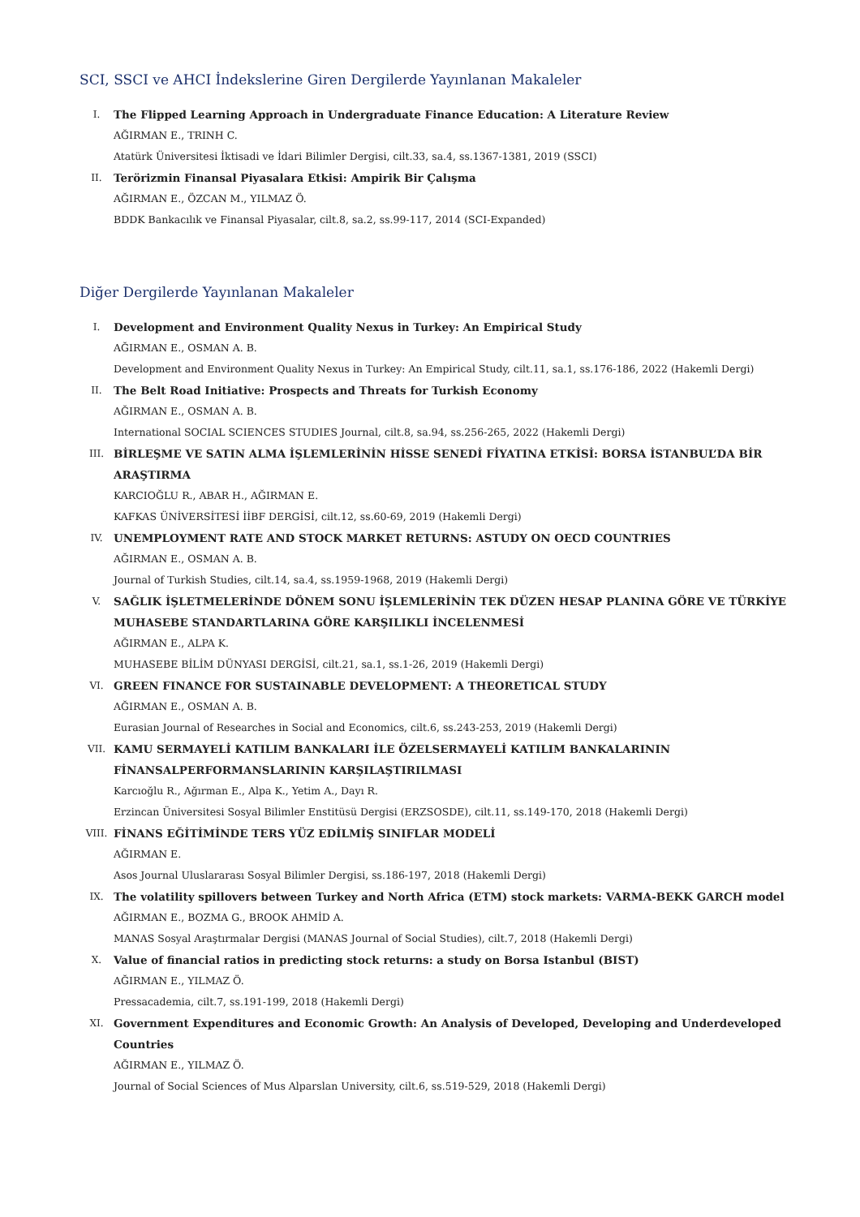SCI, SSCI ve AHCI İndekslerine Giren Dergilerde Yayınlanan Makaleler
I. The Flipped Learning Approach in Undergraduate Finance Education: A Literature Review
AĞIRMAN E., TRINH C.
Atatürk Üniversitesi İktisadi ve İdari Bilimler Dergisi, cilt.33, sa.4, ss.1367-1381, 2019 (SSCI)
II. Terörizmin Finansal Piyasalara Etkisi: Ampirik Bir Çalışma
AĞIRMAN E., ÖZCAN M., YILMAZ Ö.
BDDK Bankacılık ve Finansal Piyasalar, cilt.8, sa.2, ss.99-117, 2014 (SCI-Expanded)
Diğer Dergilerde Yayınlanan Makaleler
I. Development and Environment Quality Nexus in Turkey: An Empirical Study
AĞIRMAN E., OSMAN A. B.
Development and Environment Quality Nexus in Turkey: An Empirical Study, cilt.11, sa.1, ss.176-186, 2022 (Hakemli Dergi)
II. The Belt Road Initiative: Prospects and Threats for Turkish Economy
AĞIRMAN E., OSMAN A. B.
International SOCIAL SCIENCES STUDIES Journal, cilt.8, sa.94, ss.256-265, 2022 (Hakemli Dergi)
III. BİRLEŞME VE SATIN ALMA İŞLEMLERİNİN HİSSE SENEDİ FİYATINA ETKİSİ: BORSA İSTANBUL’DA BİR ARAŞTIRMA
KARCIOĞLU R., ABAR H., AĞIRMAN E.
KAFKAS ÜNİVERSİTESİ İİBF DERGİSİ, cilt.12, ss.60-69, 2019 (Hakemli Dergi)
IV. UNEMPLOYMENT RATE AND STOCK MARKET RETURNS: ASTUDY ON OECD COUNTRIES
AĞIRMAN E., OSMAN A. B.
Journal of Turkish Studies, cilt.14, sa.4, ss.1959-1968, 2019 (Hakemli Dergi)
V. SAĞLIK İŞLETMELERİNDE DÖNEM SONU İŞLEMLERİNİN TEK DÜZEN HESAP PLANINA GÖRE VE TÜRKİYE MUHASEBE STANDARTLARINA GÖRE KARŞILIKLI İNCELENMESİ
AĞIRMAN E., ALPA K.
MUHASEBE BİLİM DÜNYASI DERGİSİ, cilt.21, sa.1, ss.1-26, 2019 (Hakemli Dergi)
VI. GREEN FINANCE FOR SUSTAINABLE DEVELOPMENT: A THEORETICAL STUDY
AĞIRMAN E., OSMAN A. B.
Eurasian Journal of Researches in Social and Economics, cilt.6, ss.243-253, 2019 (Hakemli Dergi)
VII. KAMU SERMAYELİ KATILIM BANKALARI İLE ÖZELSERMAYELİ KATILIM BANKALARININ FİNANSALPERFORMANSLARININ KARŞILAŞTIRILMASI
Karcıoğlu R., Ağırman E., Alpa K., Yetim A., Dayı R.
Erzincan Üniversitesi Sosyal Bilimler Enstitüsü Dergisi (ERZSOSDE), cilt.11, ss.149-170, 2018 (Hakemli Dergi)
VIII. FİNANS EĞİTİMİNDE TERS YÜZ EDİLMİŞ SINIFLAR MODELİ
AĞIRMAN E.
Asos Journal Uluslararası Sosyal Bilimler Dergisi, ss.186-197, 2018 (Hakemli Dergi)
IX. The volatility spillovers between Turkey and North Africa (ETM) stock markets: VARMA-BEKK GARCH model
AĞIRMAN E., BOZMA G., BROOK AHMİD A.
MANAS Sosyal Araştırmalar Dergisi (MANAS Journal of Social Studies), cilt.7, 2018 (Hakemli Dergi)
X. Value of financial ratios in predicting stock returns: a study on Borsa Istanbul (BIST)
AĞIRMAN E., YILMAZ Ö.
Pressacademia, cilt.7, ss.191-199, 2018 (Hakemli Dergi)
XI. Government Expenditures and Economic Growth: An Analysis of Developed, Developing and Underdeveloped Countries
AĞIRMAN E., YILMAZ Ö.
Journal of Social Sciences of Mus Alparslan University, cilt.6, ss.519-529, 2018 (Hakemli Dergi)